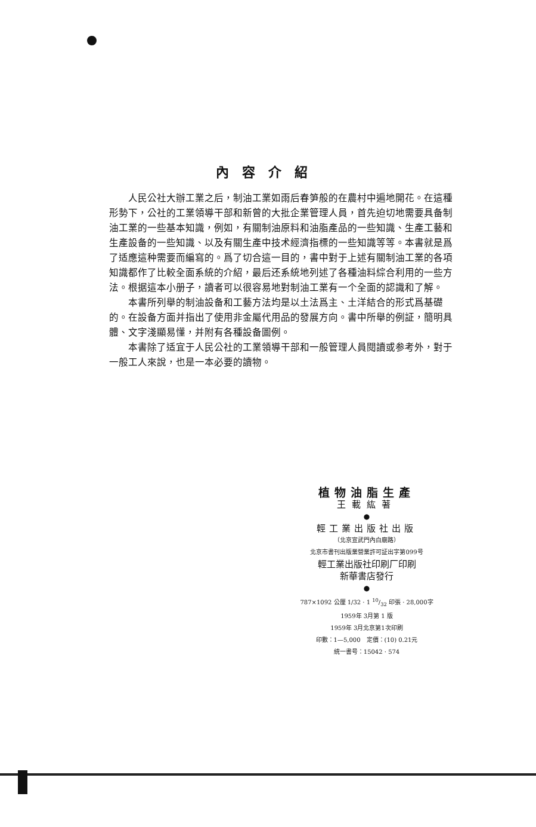內容介紹
人民公社大辦工業之后，制油工業如雨后春笋般的在農村中遍地開花。在這種形勢下，公社的工業領導干部和新曾的大批企業管理人員，首先迫切地需要具备制油工業的一些基本知識，例如，有關制油原料和油脂產品的一些知識、生產工藝和生產設备的一些知識、以及有關生產中技术經濟指標的一些知識等等。本書就是爲了适應這种需要而編寫的。爲了切合這一目的，書中對于上述有關制油工業的各項知識都作了比較全面系統的介紹，最后还系統地列述了各種油料綜合利用的一些方法。根据這本小册子，讀者可以很容易地對制油工業有一个全面的認識和了解。
本書所列舉的制油設备和工藝方法均是以土法爲主、土洋結合的形式爲基礎的。在設备方面并指出了使用非金屬代用品的發展方向。書中所舉的例証，簡明具體、文字淺顯易懂，并附有各種設备圖例。
本書除了适宜于人民公社的工業領導干部和一般管理人員閱讀或参考外，對于一般工人來說，也是一本必要的讀物。
植物油脂生產
王載紘著
●
輕工業出版社出版
（北京宣武門內白廟路）
北京市書刊出版業營業許可証出字第099号
輕工業出版社印刷厂印刷
新華書店發行
●
787×1092 公厘 1/32 · 1 10/32 印張 · 28,000字
1959年 3月第 1 版
1959年 3月北京第1次印刷
印數：1—5,000　定價：(10) 0.21元
統一書号：15042 · 574